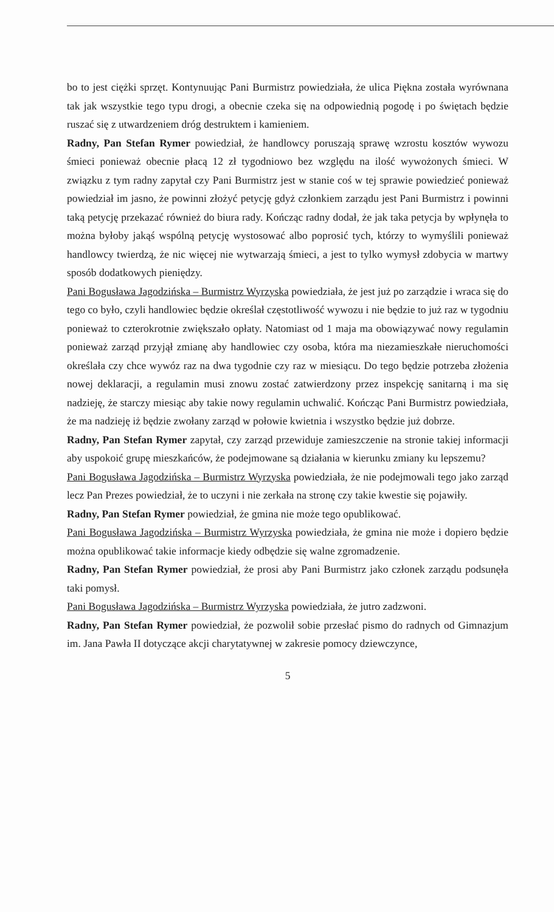bo to jest ciężki sprzęt. Kontynuując Pani Burmistrz powiedziała, że ulica Piękna została wyrównana tak jak wszystkie tego typu drogi, a obecnie czeka się na odpowiednią pogodę i po świętach będzie ruszać się z utwardzeniem dróg destruktem i kamieniem.
Radny, Pan Stefan Rymer powiedział, że handlowcy poruszają sprawę wzrostu kosztów wywozu śmieci ponieważ obecnie płacą 12 zł tygodniowo bez względu na ilość wywożonych śmieci. W związku z tym radny zapytał czy Pani Burmistrz jest w stanie coś w tej sprawie powiedzieć ponieważ powiedział im jasno, że powinni złożyć petycję gdyż członkiem zarządu jest Pani Burmistrz i powinni taką petycję przekazać również do biura rady. Kończąc radny dodał, że jak taka petycja by wpłynęła to można byłoby jakąś wspólną petycję wystosować albo poprosić tych, którzy to wymyślili ponieważ handlowcy twierdzą, że nic więcej nie wytwarzają śmieci, a jest to tylko wymysł zdobycia w martwy sposób dodatkowych pieniędzy.
Pani Bogusława Jagodzińska – Burmistrz Wyrzyska powiedziała, że jest już po zarządzie i wraca się do tego co było, czyli handlowiec będzie określał częstotliwość wywozu i nie będzie to już raz w tygodniu ponieważ to czterokrotnie zwiększało opłaty. Natomiast od 1 maja ma obowiązywać nowy regulamin ponieważ zarząd przyjął zmianę aby handlowiec czy osoba, która ma niezamieszkałe nieruchomości określała czy chce wywóz raz na dwa tygodnie czy raz w miesiącu. Do tego będzie potrzeba złożenia nowej deklaracji, a regulamin musi znowu zostać zatwierdzony przez inspekcję sanitarną i ma się nadzieję, że starczy miesiąc aby takie nowy regulamin uchwalić. Kończąc Pani Burmistrz powiedziała, że ma nadzieję iż będzie zwołany zarząd w połowie kwietnia i wszystko będzie już dobrze.
Radny, Pan Stefan Rymer zapytał, czy zarząd przewiduje zamieszczenie na stronie takiej informacji aby uspokoić grupę mieszkańców, że podejmowane są działania w kierunku zmiany ku lepszemu?
Pani Bogusława Jagodzińska – Burmistrz Wyrzyska powiedziała, że nie podejmowali tego jako zarząd lecz Pan Prezes powiedział, że to uczyni i nie zerkała na stronę czy takie kwestie się pojawiły.
Radny, Pan Stefan Rymer powiedział, że gmina nie może tego opublikować.
Pani Bogusława Jagodzińska – Burmistrz Wyrzyska powiedziała, że gmina nie może i dopiero będzie można opublikować takie informacje kiedy odbędzie się walne zgromadzenie.
Radny, Pan Stefan Rymer powiedział, że prosi aby Pani Burmistrz jako członek zarządu podsunęła taki pomysł.
Pani Bogusława Jagodzińska – Burmistrz Wyrzyska powiedziała, że jutro zadzwoni.
Radny, Pan Stefan Rymer powiedział, że pozwolił sobie przesłać pismo do radnych od Gimnazjum im. Jana Pawła II dotyczące akcji charytatywnej w zakresie pomocy dziewczynce,
5